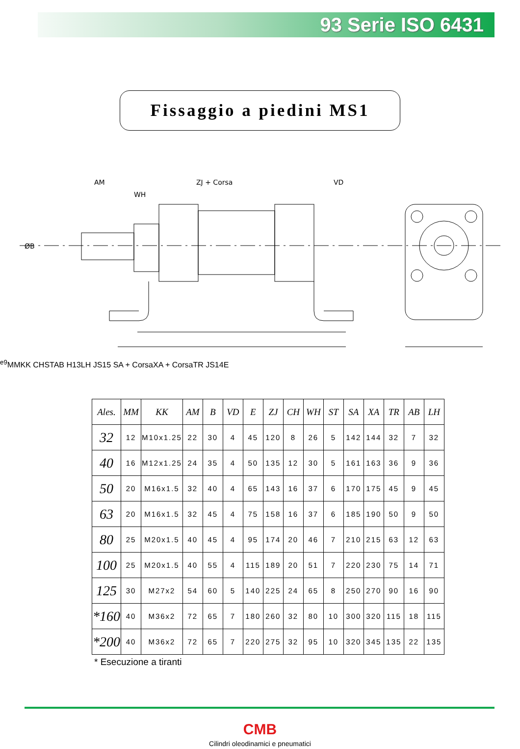93 Serie ISO 6431
Fissaggio a piedini MS1
AM
ZJ + Corsa
VD
WH
ØBe9
MM
KK
CH
ST
AB H13
LH JS15
SA + Corsa
XA + Corsa
TR JS14
E
| Ales. | MM | KK | AM | B | VD | E | ZJ | CH | WH | ST | SA | XA | TR | AB | LH |
| --- | --- | --- | --- | --- | --- | --- | --- | --- | --- | --- | --- | --- | --- | --- | --- |
| 32 | 12 | M10x1.25 | 22 | 30 | 4 | 45 | 120 | 8 | 26 | 5 | 142 | 144 | 32 | 7 | 32 |
| 40 | 16 | M12x1.25 | 24 | 35 | 4 | 50 | 135 | 12 | 30 | 5 | 161 | 163 | 36 | 9 | 36 |
| 50 | 20 | M16x1.5 | 32 | 40 | 4 | 65 | 143 | 16 | 37 | 6 | 170 | 175 | 45 | 9 | 45 |
| 63 | 20 | M16x1.5 | 32 | 45 | 4 | 75 | 158 | 16 | 37 | 6 | 185 | 190 | 50 | 9 | 50 |
| 80 | 25 | M20x1.5 | 40 | 45 | 4 | 95 | 174 | 20 | 46 | 7 | 210 | 215 | 63 | 12 | 63 |
| 100 | 25 | M20x1.5 | 40 | 55 | 4 | 115 | 189 | 20 | 51 | 7 | 220 | 230 | 75 | 14 | 71 |
| 125 | 30 | M27x2 | 54 | 60 | 5 | 140 | 225 | 24 | 65 | 8 | 250 | 270 | 90 | 16 | 90 |
| *160 | 40 | M36x2 | 72 | 65 | 7 | 180 | 260 | 32 | 80 | 10 | 300 | 320 | 115 | 18 | 115 |
| *200 | 40 | M36x2 | 72 | 65 | 7 | 220 | 275 | 32 | 95 | 10 | 320 | 345 | 135 | 22 | 135 |
* Esecuzione a tiranti
CMB
Cilindri oleodinamici e pneumatici